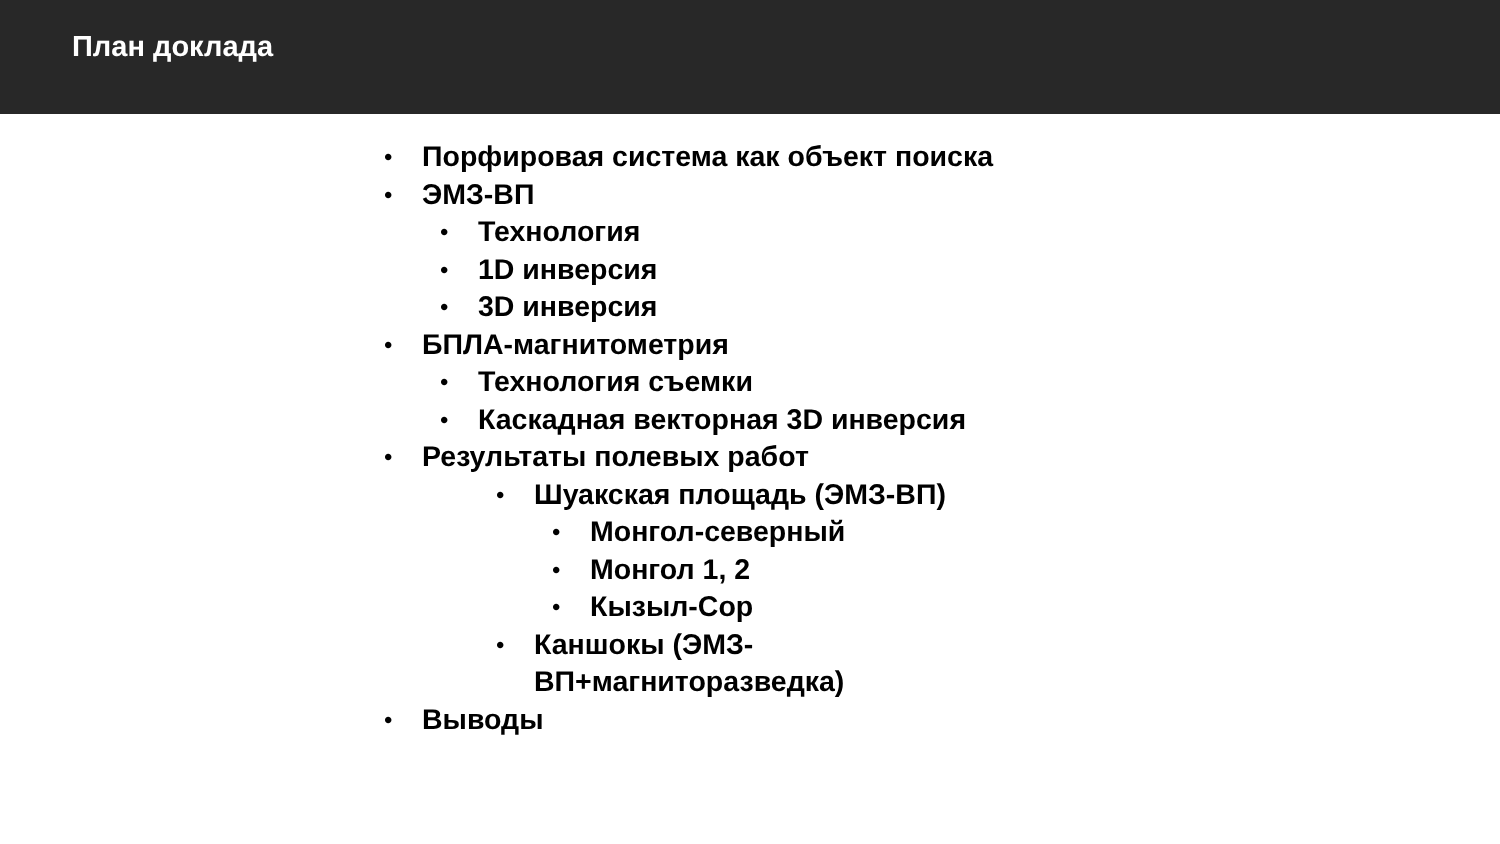План доклада
• Порфировая система как объект поиска
• ЭМЗ-ВП
• Технология
• 1D инверсия
• 3D инверсия
• БПЛА-магнитометрия
• Технология съемки
• Каскадная векторная 3D инверсия
• Результаты полевых работ
• Шуакская площадь (ЭМЗ-ВП)
• Монгол-северный
• Монгол 1, 2
• Кызыл-Сор
• Каншокы (ЭМЗ-ВП+магниторазведка)
• Выводы